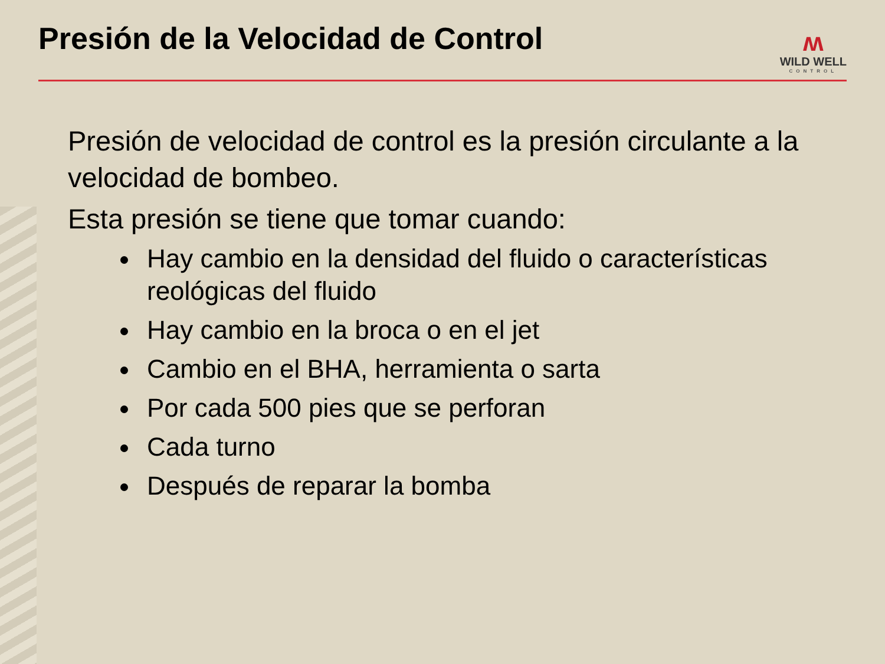Presión de la Velocidad de Control
ʍ
WILD WELL
CONTROL
Presión de velocidad de control es la presión circulante a la velocidad de bombeo.
Esta presión se tiene que tomar cuando:
Hay cambio en la densidad del fluido o características reológicas del fluido
Hay cambio en la broca o en el jet
Cambio en el BHA, herramienta o sarta
Por cada 500 pies que se perforan
Cada turno
Después de reparar la bomba